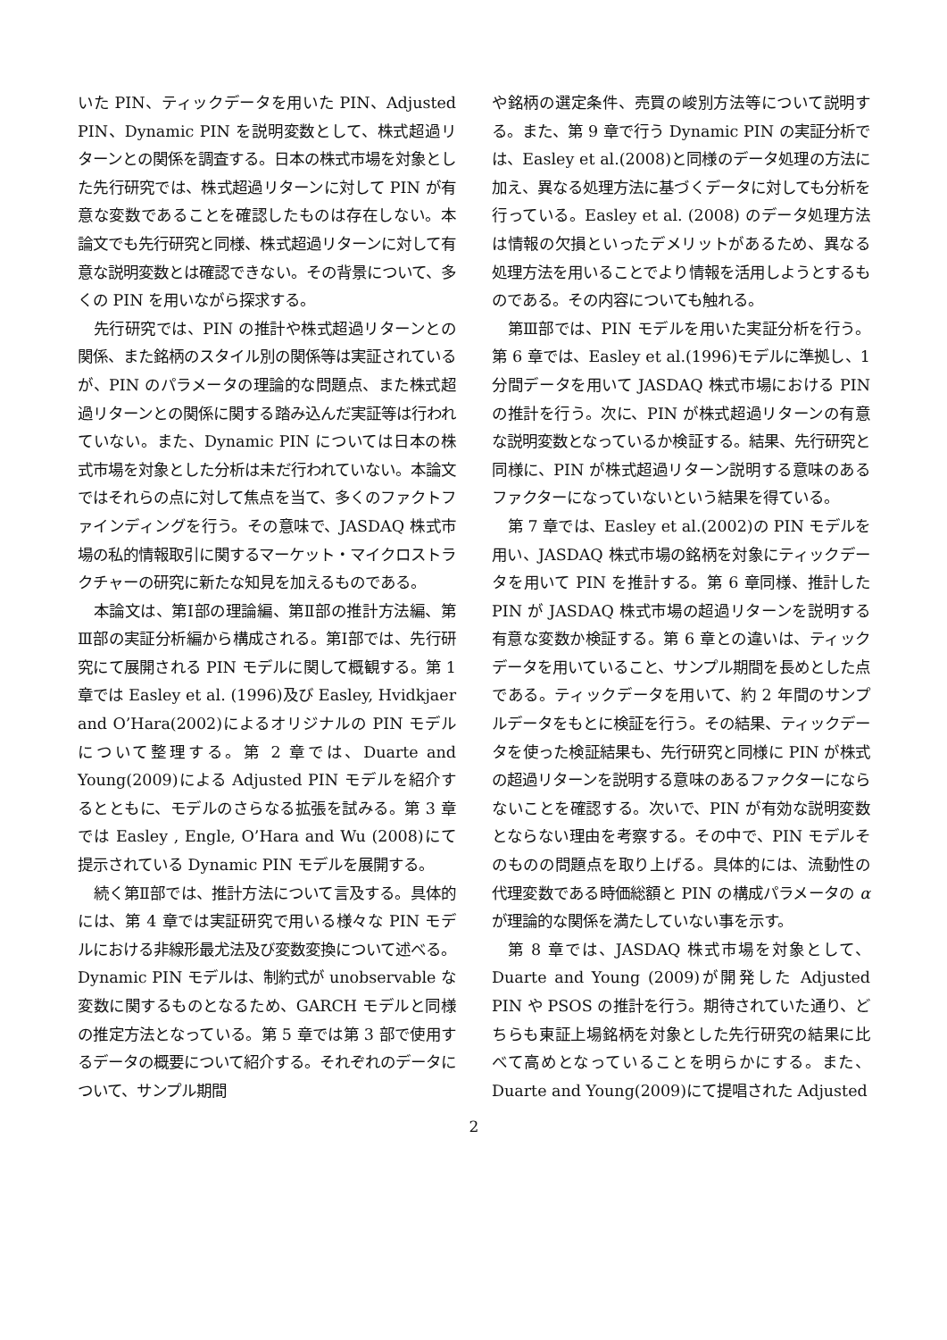いた PIN、ティックデータを用いた PIN、Adjusted PIN、Dynamic PIN を説明変数として、株式超過リターンとの関係を調査する。日本の株式市場を対象とした先行研究では、株式超過リターンに対して PIN が有意な変数であることを確認したものは存在しない。本論文でも先行研究と同様、株式超過リターンに対して有意な説明変数とは確認できない。その背景について、多くの PIN を用いながら探求する。
先行研究では、PIN の推計や株式超過リターンとの関係、また銘柄のスタイル別の関係等は実証されているが、PIN のパラメータの理論的な問題点、また株式超過リターンとの関係に関する踏み込んだ実証等は行われていない。また、Dynamic PIN については日本の株式市場を対象とした分析は未だ行われていない。本論文ではそれらの点に対して焦点を当て、多くのファクトファインディングを行う。その意味で、JASDAQ 株式市場の私的情報取引に関するマーケット・マイクロストラクチャーの研究に新たな知見を加えるものである。
本論文は、第Ⅰ部の理論編、第Ⅱ部の推計方法編、第Ⅲ部の実証分析編から構成される。第Ⅰ部では、先行研究にて展開される PIN モデルに関して概観する。第 1 章では Easley et al. (1996)及び Easley, Hvidkjaer and O’Hara(2002)によるオリジナルの PIN モデルについて整理する。第 2 章では、Duarte and Young(2009)による Adjusted PIN モデルを紹介するとともに、モデルのさらなる拡張を試みる。第 3 章では Easley , Engle, O’Hara and Wu (2008)にて提示されている Dynamic PIN モデルを展開する。
続く第Ⅱ部では、推計方法について言及する。具体的には、第 4 章では実証研究で用いる様々な PIN モデルにおける非線形最尤法及び変数変換について述べる。Dynamic PIN モデルは、制約式が unobservable な変数に関するものとなるため、GARCH モデルと同様の推定方法となっている。第 5 章では第 3 部で使用するデータの概要について紹介する。それぞれのデータについて、サンプル期間
や銘柄の選定条件、売買の峻別方法等について説明する。また、第 9 章で行う Dynamic PIN の実証分析では、Easley et al.(2008)と同様のデータ処理の方法に加え、異なる処理方法に基づくデータに対しても分析を行っている。Easley et al. (2008) のデータ処理方法は情報の欠損といったデメリットがあるため、異なる処理方法を用いることでより情報を活用しようとするものである。その内容についても触れる。
第Ⅲ部では、PIN モデルを用いた実証分析を行う。第 6 章では、Easley et al.(1996)モデルに準拠し、1 分間データを用いて JASDAQ 株式市場における PIN の推計を行う。次に、PIN が株式超過リターンの有意な説明変数となっているか検証する。結果、先行研究と同様に、PIN が株式超過リターン説明する意味のあるファクターになっていないという結果を得ている。
第 7 章では、Easley et al.(2002)の PIN モデルを用い、JASDAQ 株式市場の銘柄を対象にティックデータを用いて PIN を推計する。第 6 章同様、推計した PIN が JASDAQ 株式市場の超過リターンを説明する有意な変数か検証する。第 6 章との違いは、ティックデータを用いていること、サンプル期間を長めとした点である。ティックデータを用いて、約 2 年間のサンプルデータをもとに検証を行う。その結果、ティックデータを使った検証結果も、先行研究と同様に PIN が株式の超過リターンを説明する意味のあるファクターにならないことを確認する。次いで、PIN が有効な説明変数とならない理由を考察する。その中で、PIN モデルそのものの問題点を取り上げる。具体的には、流動性の代理変数である時価総額と PIN の構成パラメータの α が理論的な関係を満たしていない事を示す。
第 8 章では、JASDAQ 株式市場を対象として、Duarte and Young (2009)が開発した Adjusted PIN や PSOS の推計を行う。期待されていた通り、どちらも東証上場銘柄を対象とした先行研究の結果に比べて高めとなっていることを明らかにする。また、Duarte and Young(2009)にて提唱された Adjusted
2